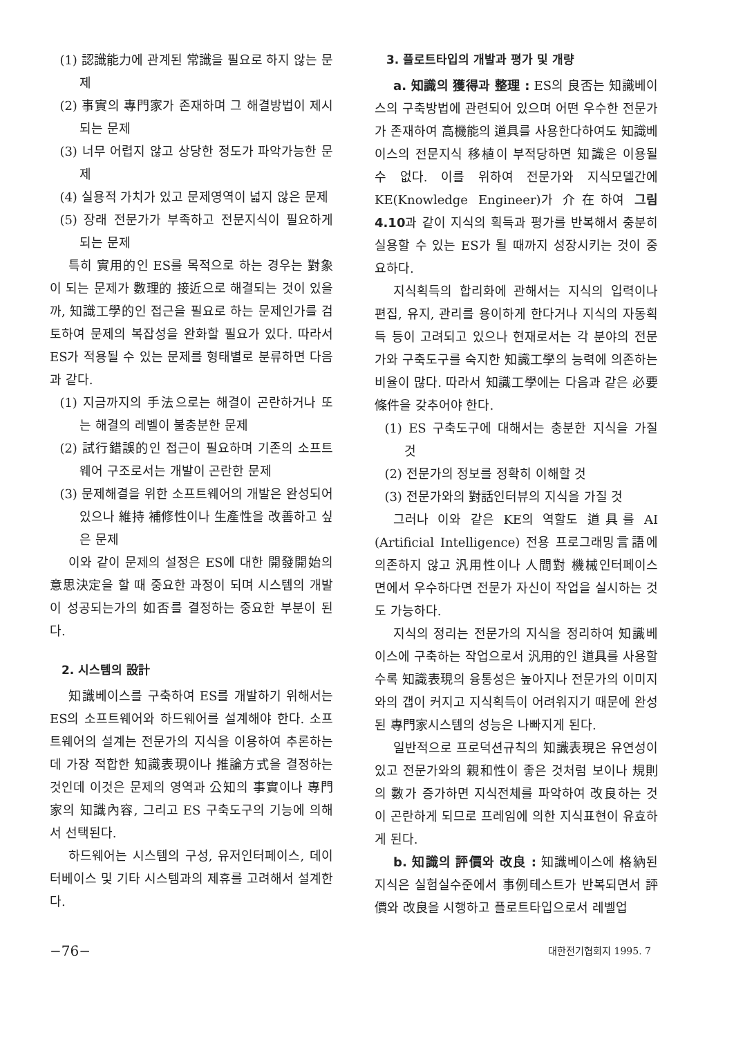(1) 認識能力에 관계된 常識을 필요로 하지 않는 문제
(2) 事實의 專門家가 존재하며 그 해결방법이 제시되는 문제
(3) 너무 어렵지 않고 상당한 정도가 파악가능한 문제
(4) 실용적 가치가 있고 문제영역이 넓지 않은 문제
(5) 장래 전문가가 부족하고 전문지식이 필요하게 되는 문제
특히 實用的인 ES를 목적으로 하는 경우는 對象이 되는 문제가 數理的 接近으로 해결되는 것이 있을까, 知識工學的인 접근을 필요로 하는 문제인가를 검토하여 문제의 복잡성을 완화할 필요가 있다. 따라서 ES가 적용될 수 있는 문제를 형태별로 분류하면 다음과 같다.
(1) 지금까지의 手法으로는 해결이 곤란하거나 또는 해결의 레벨이 불충분한 문제
(2) 試行錯誤的인 접근이 필요하며 기존의 소프트웨어 구조로서는 개발이 곤란한 문제
(3) 문제해결을 위한 소프트웨어의 개발은 완성되어 있으나 維持 補修性이나 生產性을 改善하고 싶은 문제
이와 같이 문제의 설정은 ES에 대한 開發開始의 意思決定을 할 때 중요한 과정이 되며 시스템의 개발이 성공되는가의 如否를 결정하는 중요한 부분이 된다.
2. 시스템의 設計
知識베이스를 구축하여 ES를 개발하기 위해서는 ES의 소프트웨어와 하드웨어를 설계해야 한다. 소프트웨어의 설계는 전문가의 지식을 이용하여 추론하는데 가장 적합한 知識表現이나 推論方式을 결정하는 것인데 이것은 문제의 영역과 公知의 事實이나 專門家의 知識內容, 그리고 ES 구축도구의 기능에 의해서 선택된다.
하드웨어는 시스템의 구성, 유저인터페이스, 데이터베이스 및 기타 시스템과의 제휴를 고려해서 설계한다.
3. 플로트타입의 개발과 평가 및 개량
a. 知識의 獲得과 整理 : ES의 良否는 知識베이스의 구축방법에 관련되어 있으며 어떤 우수한 전문가가 존재하여 高機能의 道具를 사용한다하여도 知識베이스의 전문지식 移植이 부적당하면 知識은 이용될 수 없다. 이를 위하여 전문가와 지식모델간에 KE(Knowledge Engineer)가 介在하여 그림 4.10과 같이 지식의 획득과 평가를 반복해서 충분히 실용할 수 있는 ES가 될 때까지 성장시키는 것이 중요하다.
지식획득의 합리화에 관해서는 지식의 입력이나 편집, 유지, 관리를 용이하게 한다거나 지식의 자동획득 등이 고려되고 있으나 현재로서는 각 분야의 전문가와 구축도구를 숙지한 知識工學의 능력에 의존하는 비율이 많다. 따라서 知識工學에는 다음과 같은 必要條件을 갖추어야 한다.
(1) ES 구축도구에 대해서는 충분한 지식을 가질 것
(2) 전문가의 정보를 정확히 이해할 것
(3) 전문가와의 對話인터뷰의 지식을 가질 것
그러나 이와 같은 KE의 역할도 道具를 AI (Artificial Intelligence) 전용 프로그래밍言語에 의존하지 않고 汎用性이나 人間對 機械인터페이스 면에서 우수하다면 전문가 자신이 작업을 실시하는 것도 가능하다.
지식의 정리는 전문가의 지식을 정리하여 知識베이스에 구축하는 작업으로서 汎用的인 道具를 사용할수록 知識表現의 융통성은 높아지나 전문가의 이미지와의 갭이 커지고 지식획득이 어려워지기 때문에 완성된 專門家시스템의 성능은 나빠지게 된다.
일반적으로 프로덕션규칙의 知識表現은 유연성이 있고 전문가와의 親和性이 좋은 것처럼 보이나 規則의 數가 증가하면 지식전체를 파악하여 改良하는 것이 곤란하게 되므로 프레임에 의한 지식표현이 유효하게 된다.
b. 知識의 評價와 改良 : 知識베이스에 格納된 지식은 실험실수준에서 事例테스트가 반복되면서 評價와 改良을 시행하고 플로트타입으로서 레벨업
−76− 대한전기협회지 1995. 7